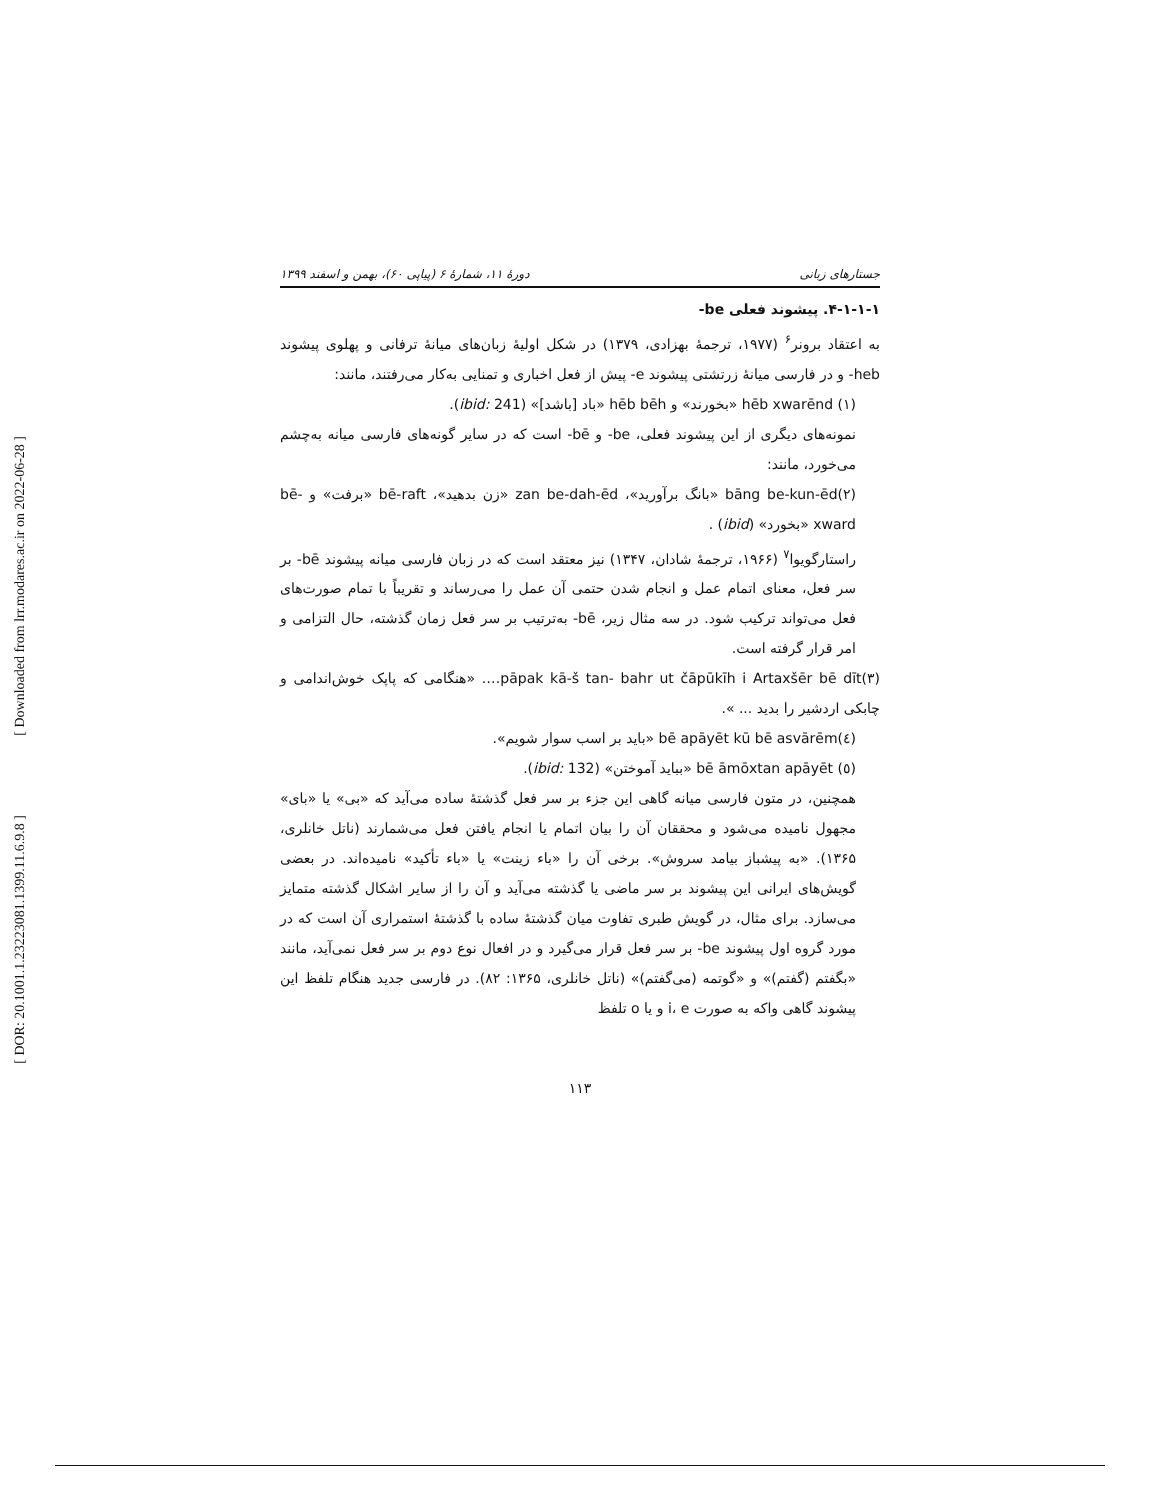[ Downloaded from lrr.modares.ac.ir on 2022-06-28 ]
[ DOR: 20.1001.1.23223081.1399.11.6.9.8 ]
جستارهای زبانی دورهٔ ۱۱، شمارهٔ ۶ (پیاپی ۶۰)، بهمن و اسفند ۱۳۹۹
۴-۱-۱-۱. پیشوند فعلی be-
به اعتقاد برونر<sup>۶</sup> (۱۹۷۷، ترجمهٔ بهزادی، ۱۳۷۹) در شکل اولیهٔ زبان‌های میانهٔ ترفانی و پهلوی پیشوند heb- و در فارسی میانهٔ زرتشتی پیشوند e- پیش از فعل اخباری و تمنایی به‌کار می‌رفتند، مانند:
(۱) hēb xwarēnd «بخورند» و hēb bēh «باد [باشد]» (ibid: 241).
نمونه‌های دیگری از این پیشوند فعلی، be- و bē- است که در سایر گونه‌های فارسی میانه به‌چشم می‌خورد، مانند:
(۲)bāng be-kun-ēd «بانگ برآورید»، zan be-dah-ēd «زن بدهید»، bē-raft «برفت» و bē-xward «بخورد» (ibid) .
راستارگویوا<sup>۷</sup> (۱۹۶۶، ترجمهٔ شادان، ۱۳۴۷) نیز معتقد است که در زبان فارسی میانه پیشوند bē- بر سر فعل، معنای اتمام عمل و انجام شدن حتمی آن عمل را می‌رساند و تقریباً با تمام صورت‌های فعل می‌تواند ترکیب شود. در سه مثال زیر، bē- به‌ترتیب بر سر فعل زمان گذشته، حال التزامی و امر قرار گرفته است.
(۳)pāpak kā-š tan- bahr ut čāpūkīh i Artaxšēr bē dīt…. «هنگامی که پاپک خوش‌اندامی و چابکی اردشیر را بدید ... ».
(٤)bē apāyēt kū bē asvārēm «باید بر اسب سوار شویم».
(٥) bē āmōxtan apāyēt «بباید آموختن» (ibid: 132).
همچنین، در متون فارسی میانه گاهی این جزء بر سر فعل گذشتهٔ ساده می‌آید که «بی» یا «بای» مجهول نامیده می‌شود و محققان آن را بیان اتمام یا انجام یافتن فعل می‌شمارند (ناتل خانلری، ۱۳۶۵). «به پیشباز بیامد سروش». برخی آن را «باء زینت» یا «باء تأکید» نامیده‌اند. در بعضی گویش‌های ایرانی این پیشوند بر سر ماضی یا گذشته می‌آید و آن را از سایر اشکال گذشته متمایز می‌سازد. برای مثال، در گویش طبری تفاوت میان گذشتهٔ ساده با گذشتهٔ استمراری آن است که در مورد گروه اول پیشوند be- بر سر فعل قرار می‌گیرد و در افعال نوع دوم بر سر فعل نمی‌آید، مانند «بگفتم (گفتم)» و «گوتمه (می‌گفتم)» (ناتل خانلری، ۱۳۶۵: ۸۲). در فارسی جدید هنگام تلفظ این پیشوند گاهی واکه به صورت i، e و یا o تلفظ
۱۱۳